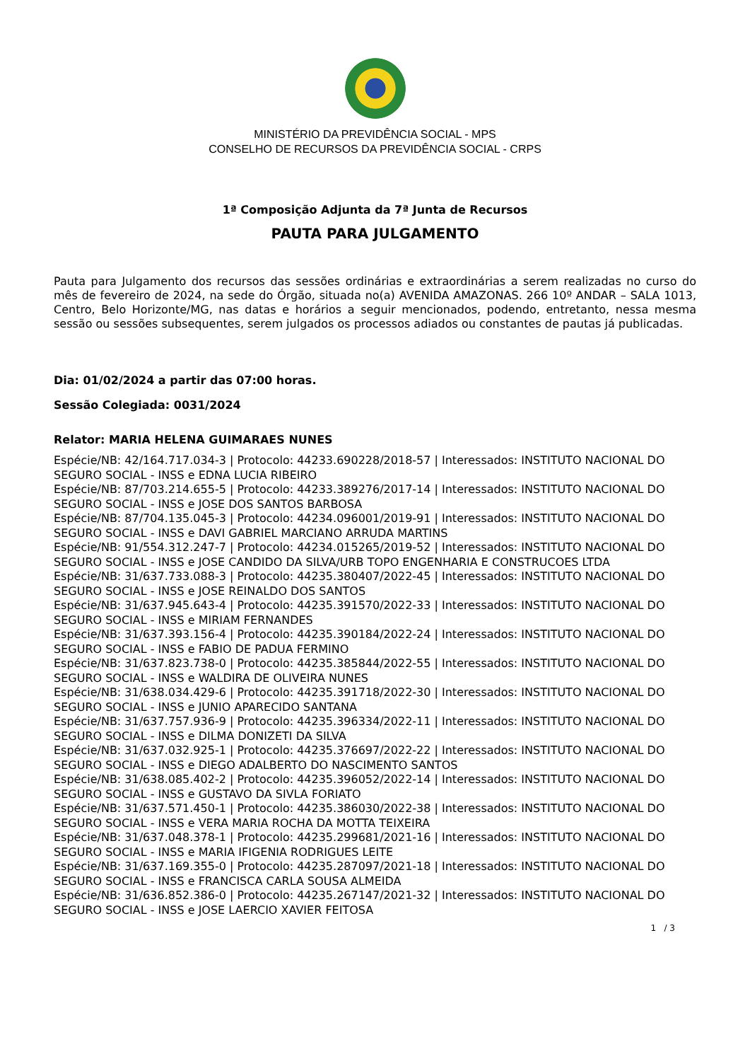MINISTÉRIO DA PREVIDÊNCIA SOCIAL - MPS
CONSELHO DE RECURSOS DA PREVIDÊNCIA SOCIAL - CRPS
1ª Composição Adjunta da 7ª Junta de Recursos
PAUTA PARA JULGAMENTO
Pauta para Julgamento dos recursos das sessões ordinárias e extraordinárias a serem realizadas no curso do mês de fevereiro de 2024, na sede do Órgão, situada no(a) AVENIDA AMAZONAS. 266 10º ANDAR – SALA 1013, Centro, Belo Horizonte/MG, nas datas e horários a seguir mencionados, podendo, entretanto, nessa mesma sessão ou sessões subsequentes, serem julgados os processos adiados ou constantes de pautas já publicadas.
Dia: 01/02/2024 a partir das 07:00 horas.
Sessão Colegiada: 0031/2024
Relator: MARIA HELENA GUIMARAES NUNES
Espécie/NB: 42/164.717.034-3 | Protocolo: 44233.690228/2018-57 | Interessados: INSTITUTO NACIONAL DO SEGURO SOCIAL - INSS e EDNA LUCIA RIBEIRO
Espécie/NB: 87/703.214.655-5 | Protocolo: 44233.389276/2017-14 | Interessados: INSTITUTO NACIONAL DO SEGURO SOCIAL - INSS e JOSE DOS SANTOS BARBOSA
Espécie/NB: 87/704.135.045-3 | Protocolo: 44234.096001/2019-91 | Interessados: INSTITUTO NACIONAL DO SEGURO SOCIAL - INSS e DAVI GABRIEL MARCIANO ARRUDA MARTINS
Espécie/NB: 91/554.312.247-7 | Protocolo: 44234.015265/2019-52 | Interessados: INSTITUTO NACIONAL DO SEGURO SOCIAL - INSS e JOSE CANDIDO DA SILVA/URB TOPO ENGENHARIA E CONSTRUCOES LTDA
Espécie/NB: 31/637.733.088-3 | Protocolo: 44235.380407/2022-45 | Interessados: INSTITUTO NACIONAL DO SEGURO SOCIAL - INSS e JOSE REINALDO DOS SANTOS
Espécie/NB: 31/637.945.643-4 | Protocolo: 44235.391570/2022-33 | Interessados: INSTITUTO NACIONAL DO SEGURO SOCIAL - INSS e MIRIAM FERNANDES
Espécie/NB: 31/637.393.156-4 | Protocolo: 44235.390184/2022-24 | Interessados: INSTITUTO NACIONAL DO SEGURO SOCIAL - INSS e FABIO DE PADUA FERMINO
Espécie/NB: 31/637.823.738-0 | Protocolo: 44235.385844/2022-55 | Interessados: INSTITUTO NACIONAL DO SEGURO SOCIAL - INSS e WALDIRA DE OLIVEIRA NUNES
Espécie/NB: 31/638.034.429-6 | Protocolo: 44235.391718/2022-30 | Interessados: INSTITUTO NACIONAL DO SEGURO SOCIAL - INSS e JUNIO APARECIDO SANTANA
Espécie/NB: 31/637.757.936-9 | Protocolo: 44235.396334/2022-11 | Interessados: INSTITUTO NACIONAL DO SEGURO SOCIAL - INSS e DILMA DONIZETI DA SILVA
Espécie/NB: 31/637.032.925-1 | Protocolo: 44235.376697/2022-22 | Interessados: INSTITUTO NACIONAL DO SEGURO SOCIAL - INSS e DIEGO ADALBERTO DO NASCIMENTO SANTOS
Espécie/NB: 31/638.085.402-2 | Protocolo: 44235.396052/2022-14 | Interessados: INSTITUTO NACIONAL DO SEGURO SOCIAL - INSS e GUSTAVO DA SIVLA FORIATO
Espécie/NB: 31/637.571.450-1 | Protocolo: 44235.386030/2022-38 | Interessados: INSTITUTO NACIONAL DO SEGURO SOCIAL - INSS e VERA MARIA ROCHA DA MOTTA TEIXEIRA
Espécie/NB: 31/637.048.378-1 | Protocolo: 44235.299681/2021-16 | Interessados: INSTITUTO NACIONAL DO SEGURO SOCIAL - INSS e MARIA IFIGENIA RODRIGUES LEITE
Espécie/NB: 31/637.169.355-0 | Protocolo: 44235.287097/2021-18 | Interessados: INSTITUTO NACIONAL DO SEGURO SOCIAL - INSS e FRANCISCA CARLA SOUSA ALMEIDA
Espécie/NB: 31/636.852.386-0 | Protocolo: 44235.267147/2021-32 | Interessados: INSTITUTO NACIONAL DO SEGURO SOCIAL - INSS e JOSE LAERCIO XAVIER FEITOSA
1 / 3